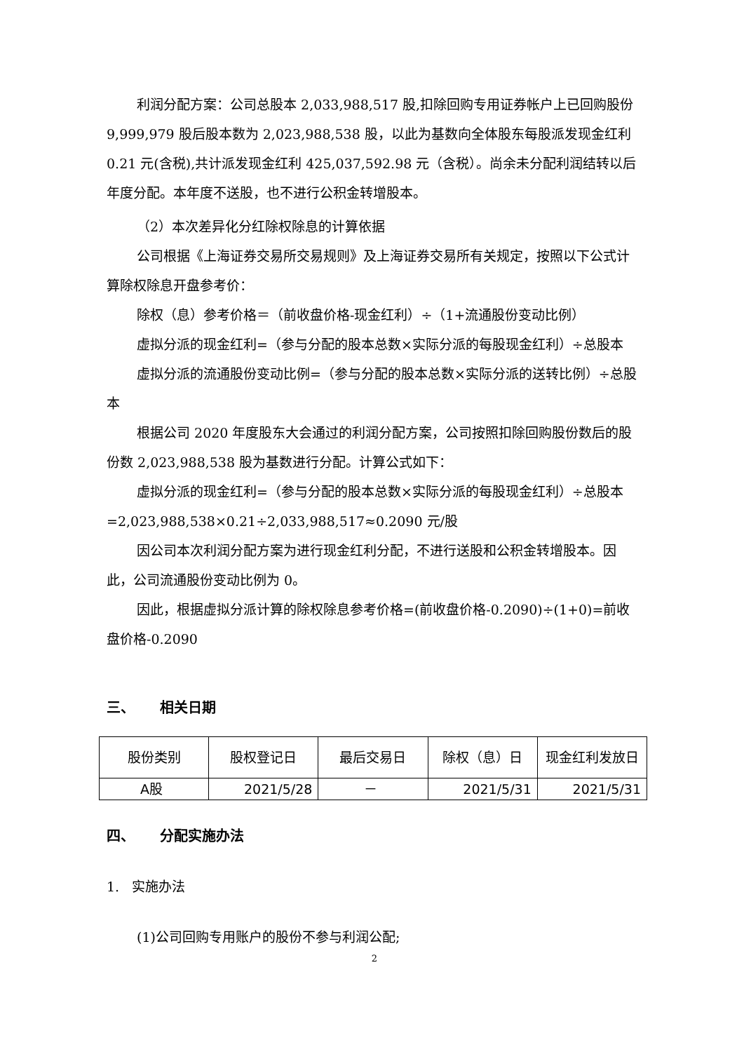利润分配方案：公司总股本 2,033,988,517 股,扣除回购专用证券帐户上已回购股份 9,999,979 股后股本数为 2,023,988,538 股，以此为基数向全体股东每股派发现金红利 0.21 元(含税),共计派发现金红利 425,037,592.98 元（含税）。尚余未分配利润结转以后年度分配。本年度不送股，也不进行公积金转增股本。
（2）本次差异化分红除权除息的计算依据
公司根据《上海证券交易所交易规则》及上海证券交易所有关规定，按照以下公式计算除权除息开盘参考价：
除权（息）参考价格＝（前收盘价格-现金红利）÷（1+流通股份变动比例）
虚拟分派的现金红利=（参与分配的股本总数×实际分派的每股现金红利）÷总股本
虚拟分派的流通股份变动比例=（参与分配的股本总数×实际分派的送转比例）÷总股本
根据公司 2020 年度股东大会通过的利润分配方案，公司按照扣除回购股份数后的股份数 2,023,988,538 股为基数进行分配。计算公式如下：
虚拟分派的现金红利=（参与分配的股本总数×实际分派的每股现金红利）÷总股本=2,023,988,538×0.21÷2,033,988,517≈0.2090 元/股
因公司本次利润分配方案为进行现金红利分配，不进行送股和公积金转增股本。因此，公司流通股份变动比例为 0。
因此，根据虚拟分派计算的除权除息参考价格=(前收盘价格-0.2090)÷(1+0)=前收盘价格-0.2090
三、 相关日期
| 股份类别 | 股权登记日 | 最后交易日 | 除权（息）日 | 现金红利发放日 |
| A股 | 2021/5/28 | － | 2021/5/31 | 2021/5/31 |
四、 分配实施办法
1. 实施办法
(1)公司回购专用账户的股份不参与利润公配;
2